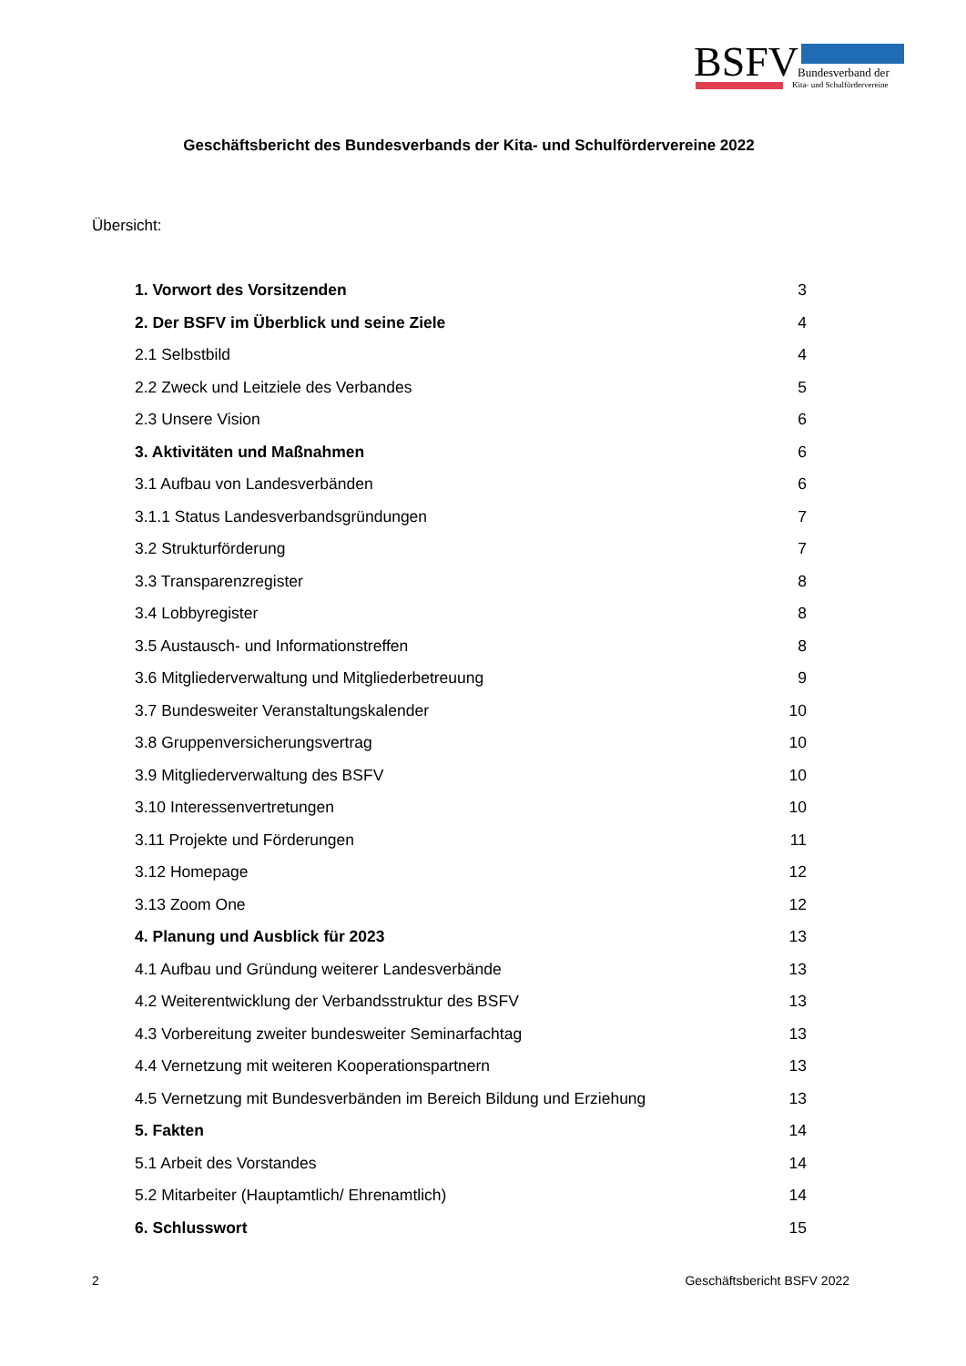BSFV Bundesverband der
Kita- und Schulfördervereine
Geschäftsbericht des Bundesverbands der Kita- und Schulfördervereine 2022
Übersicht:
1. Vorwort des Vorsitzenden 3
2. Der BSFV im Überblick und seine Ziele 4
2.1 Selbstbild 4
2.2 Zweck und Leitziele des Verbandes 5
2.3 Unsere Vision 6
3. Aktivitäten und Maßnahmen 6
3.1 Aufbau von Landesverbänden 6
3.1.1 Status Landesverbandsgründungen 7
3.2 Strukturförderung 7
3.3 Transparenzregister 8
3.4 Lobbyregister 8
3.5 Austausch- und Informationstreffen 8
3.6 Mitgliederverwaltung und Mitgliederbetreuung 9
3.7 Bundesweiter Veranstaltungskalender 10
3.8 Gruppenversicherungsvertrag 10
3.9 Mitgliederverwaltung des BSFV 10
3.10 Interessenvertretungen 10
3.11 Projekte und Förderungen 11
3.12 Homepage 12
3.13 Zoom One 12
4. Planung und Ausblick für 2023 13
4.1 Aufbau und Gründung weiterer Landesverbände 13
4.2 Weiterentwicklung der Verbandsstruktur des BSFV 13
4.3 Vorbereitung zweiter bundesweiter Seminarfachtag 13
4.4 Vernetzung mit weiteren Kooperationspartnern 13
4.5 Vernetzung mit Bundesverbänden im Bereich Bildung und Erziehung 13
5. Fakten 14
5.1 Arbeit des Vorstandes 14
5.2 Mitarbeiter (Hauptamtlich/ Ehrenamtlich) 14
6. Schlusswort 15
2 Geschäftsbericht BSFV 2022